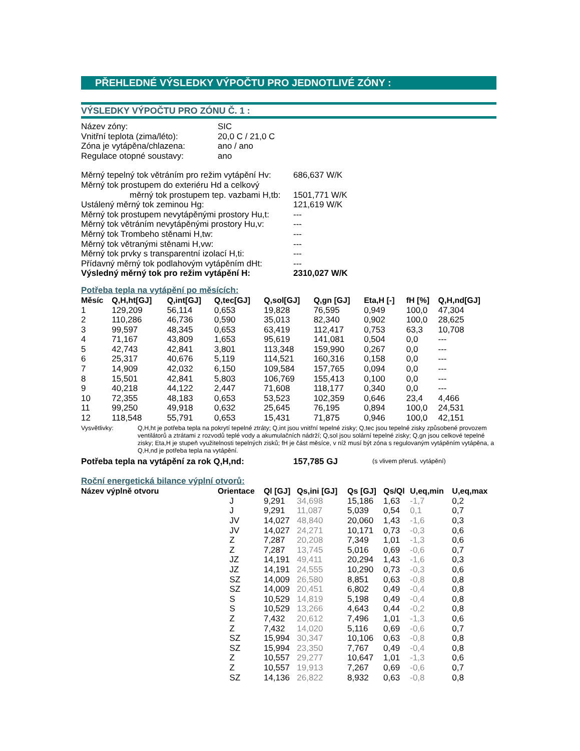PŘEHLEDNÉ VÝSLEDKY VÝPOČTU PRO JEDNOTLIVÉ ZÓNY :
VÝSLEDKY VÝPOČTU PRO ZÓNU Č. 1 :
| Název zóny: | SIC |
| Vnitřní teplota (zima/léto): | 20,0 C / 21,0 C |
| Zóna je vytápěna/chlazena: | ano / ano |
| Regulace otopné soustavy: | ano |
| Měrný tepelný tok větráním pro režim vytápění Hv: | 686,637 W/K |
| Měrný tok prostupem do exteriéru Hd a celkový | |
| měrný tok prostupem tep. vazbami H,tb: | 1501,771 W/K |
| Ustálený měrný tok zeminou Hg: | 121,619 W/K |
| Měrný tok prostupem nevytápěnými prostory Hu,t: | --- |
| Měrný tok větráním nevytápěnými prostory Hu,v: | --- |
| Měrný tok Trombeho stěnami H,tw: | --- |
| Měrný tok větranými stěnami H,vw: | --- |
| Měrný tok prvky s transparentní izolací H,ti: | --- |
| Přídavný měrný tok podlahovým vytápěním dHt: | --- |
| Výsledný měrný tok pro režim vytápění H: | 2310,027 W/K |
Potřeba tepla na vytápění po měsících:
| Měsíc | Q,H,ht[GJ] | Q,int[GJ] | Q,tec[GJ] | Q,sol[GJ] | Q,gn [GJ] | Eta,H [-] | fH [%] | Q,H,nd[GJ] |
| --- | --- | --- | --- | --- | --- | --- | --- | --- |
| 1 | 129,209 | 56,114 | 0,653 | 19,828 | 76,595 | 0,949 | 100,0 | 47,304 |
| 2 | 110,286 | 46,736 | 0,590 | 35,013 | 82,340 | 0,902 | 100,0 | 28,625 |
| 3 | 99,597 | 48,345 | 0,653 | 63,419 | 112,417 | 0,753 | 63,3 | 10,708 |
| 4 | 71,167 | 43,809 | 1,653 | 95,619 | 141,081 | 0,504 | 0,0 | --- |
| 5 | 42,743 | 42,841 | 3,801 | 113,348 | 159,990 | 0,267 | 0,0 | --- |
| 6 | 25,317 | 40,676 | 5,119 | 114,521 | 160,316 | 0,158 | 0,0 | --- |
| 7 | 14,909 | 42,032 | 6,150 | 109,584 | 157,765 | 0,094 | 0,0 | --- |
| 8 | 15,501 | 42,841 | 5,803 | 106,769 | 155,413 | 0,100 | 0,0 | --- |
| 9 | 40,218 | 44,122 | 2,447 | 71,608 | 118,177 | 0,340 | 0,0 | --- |
| 10 | 72,355 | 48,183 | 0,653 | 53,523 | 102,359 | 0,646 | 23,4 | 4,466 |
| 11 | 99,250 | 49,918 | 0,632 | 25,645 | 76,195 | 0,894 | 100,0 | 24,531 |
| 12 | 118,548 | 55,791 | 0,653 | 15,431 | 71,875 | 0,946 | 100,0 | 42,151 |
Vysvětlivky: Q,H,ht je potřeba tepla na pokrytí tepelné ztráty; Q,int jsou vnitřní tepelné zisky; Q,tec jsou tepelné zisky způsobené provozem ventilátorů a ztrátami z rozvodů teplé vody a akumulačních nádrží; Q,sol jsou solární tepelné zisky; Q,gn jsou celkové tepelné zisky; Eta,H je stupeň využitelnosti tepelných zisků; fH je část měsíce, v níž musí být zóna s regulovaným vytápěním vytápěna, a Q,H,nd je potřeba tepla na vytápění.
| Potřeba tepla na vytápění za rok Q,H,nd: | 157,785 GJ | (s vlivem přeruš. vytápění) |
Roční energetická bilance výplní otvorů:
| Název výplně otvoru | Orientace | Ql [GJ] | Qs,ini [GJ] | Qs [GJ] | Qs/Ql | U,eq,min | U,eq,max |
| --- | --- | --- | --- | --- | --- | --- | --- |
| | J | 9,291 | 34,698 | 15,186 | 1,63 | -1,7 | 0,2 |
| | J | 9,291 | 11,087 | 5,039 | 0,54 | 0,1 | 0,7 |
| | JV | 14,027 | 48,840 | 20,060 | 1,43 | -1,6 | 0,3 |
| | JV | 14,027 | 24,271 | 10,171 | 0,73 | -0,3 | 0,6 |
| | Z | 7,287 | 20,208 | 7,349 | 1,01 | -1,3 | 0,6 |
| | Z | 7,287 | 13,745 | 5,016 | 0,69 | -0,6 | 0,7 |
| | JZ | 14,191 | 49,411 | 20,294 | 1,43 | -1,6 | 0,3 |
| | JZ | 14,191 | 24,555 | 10,290 | 0,73 | -0,3 | 0,6 |
| | SZ | 14,009 | 26,580 | 8,851 | 0,63 | -0,8 | 0,8 |
| | SZ | 14,009 | 20,451 | 6,802 | 0,49 | -0,4 | 0,8 |
| | S | 10,529 | 14,819 | 5,198 | 0,49 | -0,4 | 0,8 |
| | S | 10,529 | 13,266 | 4,643 | 0,44 | -0,2 | 0,8 |
| | Z | 7,432 | 20,612 | 7,496 | 1,01 | -1,3 | 0,6 |
| | Z | 7,432 | 14,020 | 5,116 | 0,69 | -0,6 | 0,7 |
| | SZ | 15,994 | 30,347 | 10,106 | 0,63 | -0,8 | 0,8 |
| | SZ | 15,994 | 23,350 | 7,767 | 0,49 | -0,4 | 0,8 |
| | Z | 10,557 | 29,277 | 10,647 | 1,01 | -1,3 | 0,6 |
| | Z | 10,557 | 19,913 | 7,267 | 0,69 | -0,6 | 0,7 |
| | SZ | 14,136 | 26,822 | 8,932 | 0,63 | -0,8 | 0,8 |